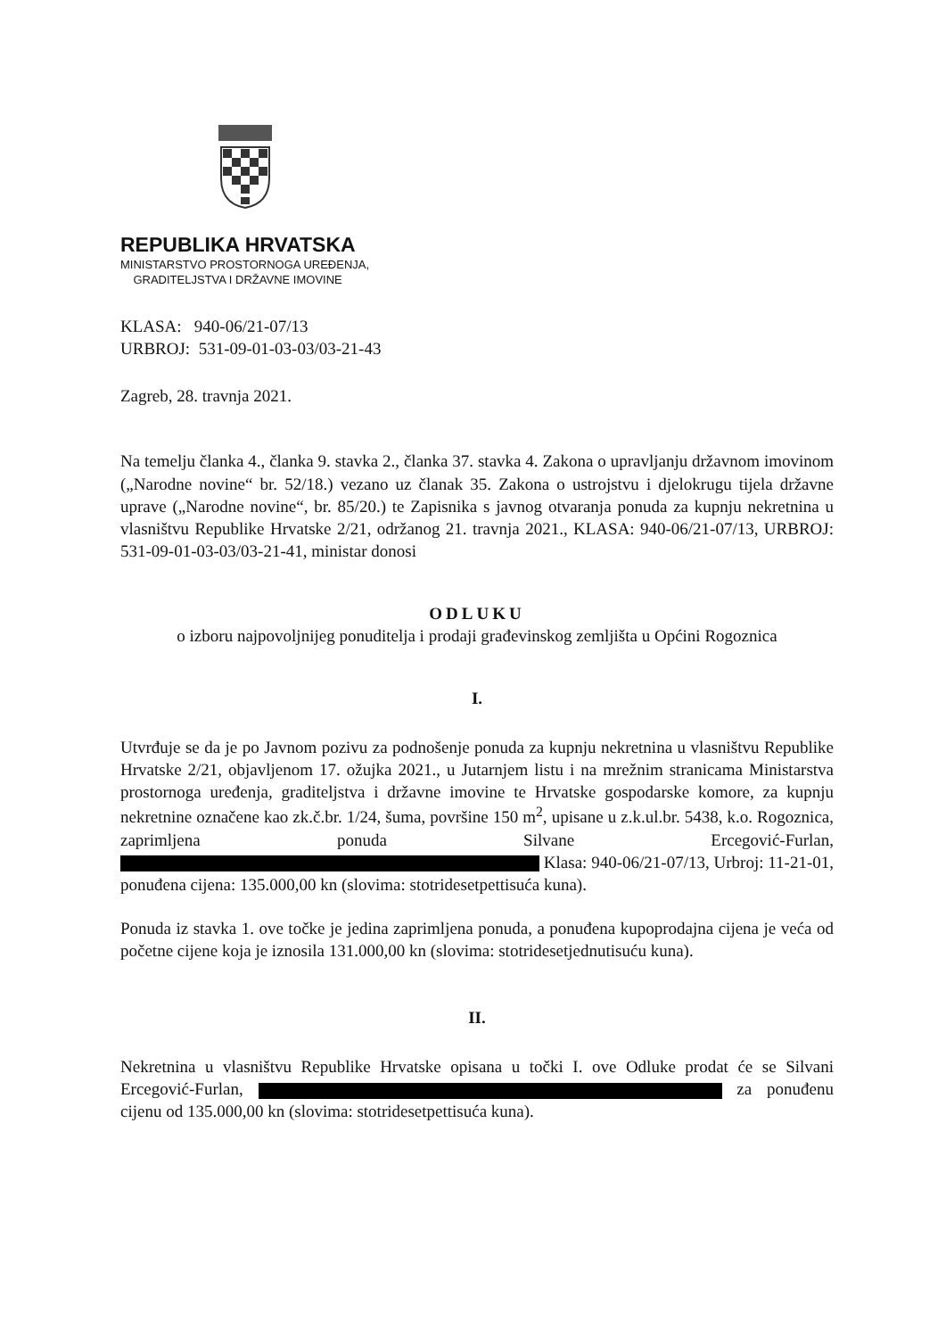REPUBLIKA HRVATSKA
MINISTARSTVO PROSTORNOGA UREĐENJA,
GRADITELJSTVA I DRŽAVNE IMOVINE
KLASA: 940-06/21-07/13
URBROJ: 531-09-01-03-03/03-21-43
Zagreb, 28. travnja 2021.
Na temelju članka 4., članka 9. stavka 2., članka 37. stavka 4. Zakona o upravljanju državnom imovinom („Narodne novine“ br. 52/18.) vezano uz članak 35. Zakona o ustrojstvu i djelokrugu tijela državne uprave („Narodne novine“, br. 85/20.) te Zapisnika s javnog otvaranja ponuda za kupnju nekretnina u vlasništvu Republike Hrvatske 2/21, održanog 21. travnja 2021., KLASA: 940-06/21-07/13, URBROJ: 531-09-01-03-03/03-21-41, ministar donosi
ODLUKU
o izboru najpovoljnijeg ponuditelja i prodaji građevinskog zemljišta u Općini Rogoznica
I.
Utvrđuje se da je po Javnom pozivu za podnošenje ponuda za kupnju nekretnina u vlasništvu Republike Hrvatske 2/21, objavljenom 17. ožujka 2021., u Jutarnjem listu i na mrežnim stranicama Ministarstva prostornoga uređenja, graditeljstva i državne imovine te Hrvatske gospodarske komore, za kupnju nekretnine označene kao zk.č.br. 1/24, šuma, površine 150 m<sup>2</sup>, upisane u z.k.ul.br. 5438, k.o. Rogoznica, zaprimljena ponuda Silvane Ercegović-Furlan, Klasa: 940-06/21-07/13, Urbroj: 11-21-01, ponuđena cijena: 135.000,00 kn (slovima: stotridesetpettisuća kuna).
Ponuda iz stavka 1. ove točke je jedina zaprimljena ponuda, a ponuđena kupoprodajna cijena je veća od početne cijene koja je iznosila 131.000,00 kn (slovima: stotridesetjednutisuću kuna).
II.
Nekretnina u vlasništvu Republike Hrvatske opisana u točki I. ove Odluke prodat će se Silvani Ercegović-Furlan, za ponuđenu cijenu od 135.000,00 kn (slovima: stotridesetpettisuća kuna).